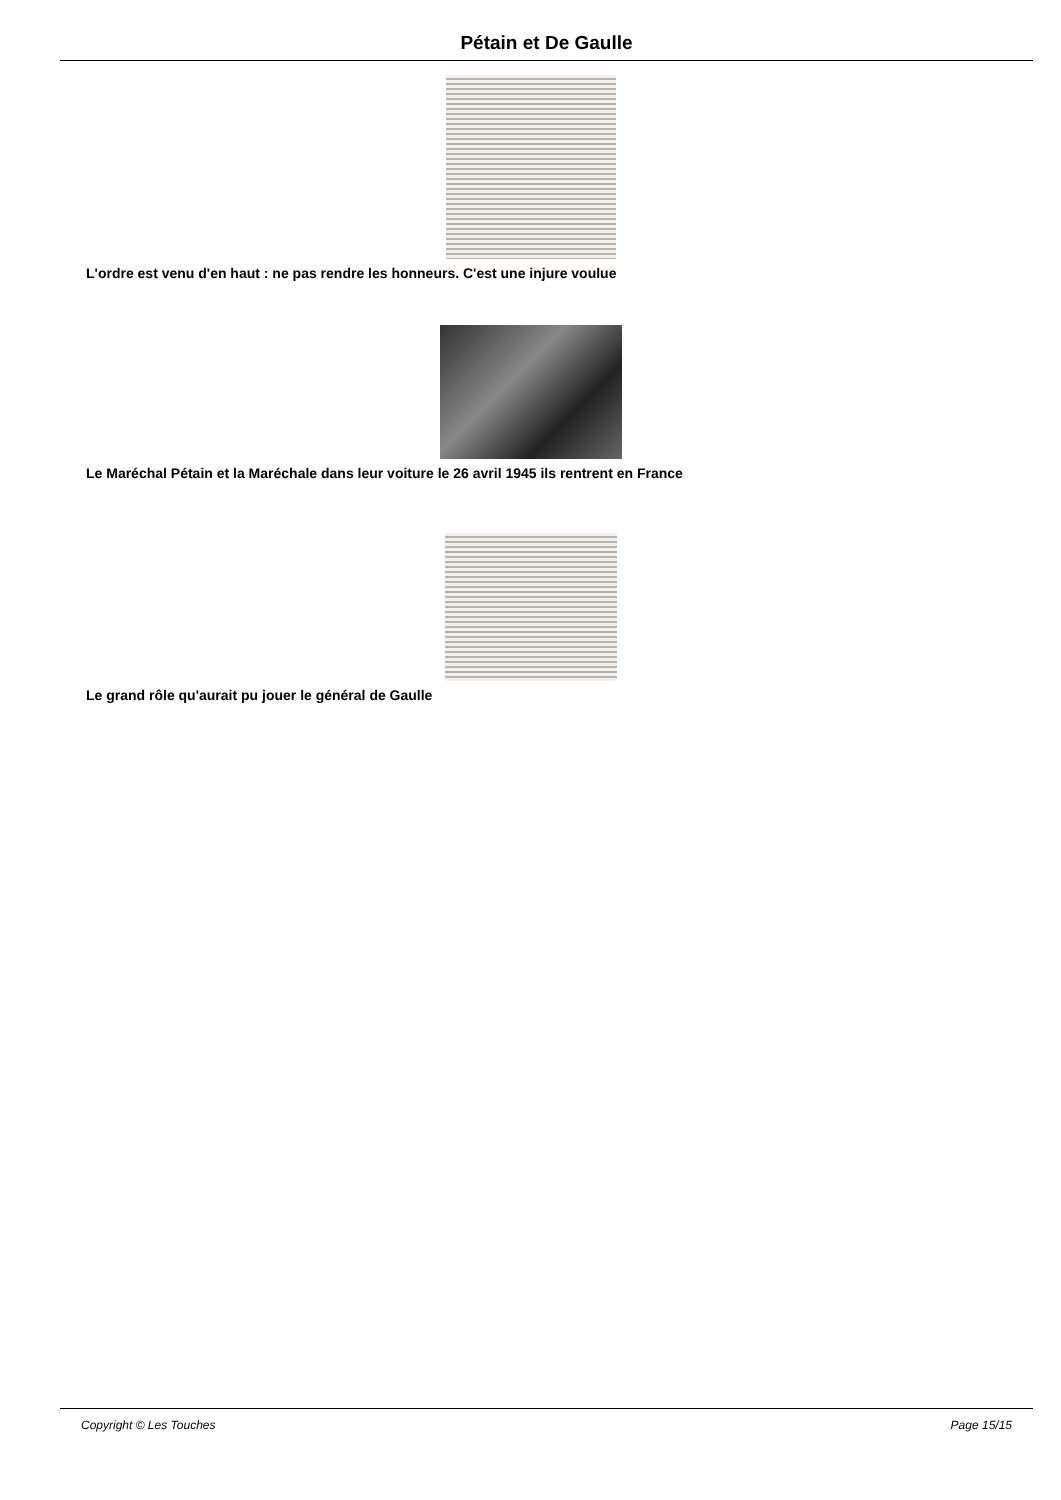Pétain et De Gaulle
L'ordre est venu d'en haut : ne pas rendre les honneurs. C'est une injure voulue
Le Maréchal Pétain et la Maréchale dans leur voiture le 26 avril 1945 ils rentrent en France
Le grand rôle qu'aurait pu jouer le général de Gaulle
Copyright © Les Touches Page 15/15